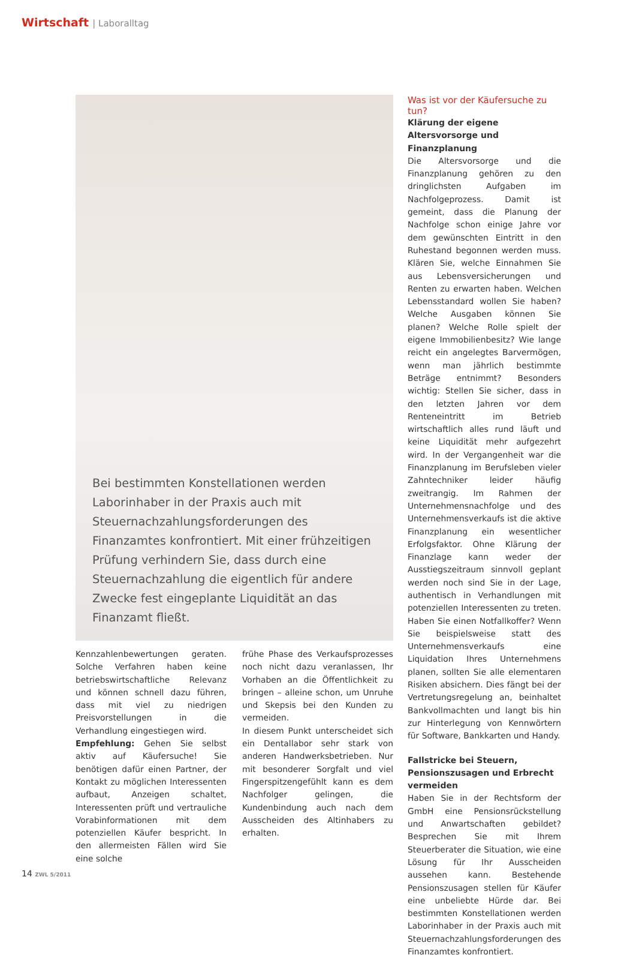Wirtschaft | Laboralltag
Bei bestimmten Konstellationen werden Laborinhaber in der Praxis auch mit Steuernachzahlungsforderungen des Finanzamtes konfrontiert. Mit einer frühzeitigen Prüfung verhindern Sie, dass durch eine Steuernachzahlung die eigentlich für andere Zwecke fest eingeplante Liquidität an das Finanzamt fließt.
Kennzahlenbewertungen geraten. Solche Verfahren haben keine betriebswirtschaftliche Relevanz und können schnell dazu führen, dass mit viel zu niedrigen Preisvorstellungen in die Verhandlung eingestiegen wird.
Empfehlung: Gehen Sie selbst aktiv auf Käufersuche! Sie benötigen dafür einen Partner, der Kontakt zu möglichen Interessenten aufbaut, Anzeigen schaltet, Interessenten prüft und vertrauliche Vorabinformationen mit dem potenziellen Käufer bespricht. In den allermeisten Fällen wird Sie eine solche
frühe Phase des Verkaufsprozesses noch nicht dazu veranlassen, Ihr Vorhaben an die Öffentlichkeit zu bringen – alleine schon, um Unruhe und Skepsis bei den Kunden zu vermeiden.
In diesem Punkt unterscheidet sich ein Dentallabor sehr stark von anderen Handwerksbetrieben. Nur mit besonderer Sorgfalt und viel Fingerspitzengefühlt kann es dem Nachfolger gelingen, die Kundenbindung auch nach dem Ausscheiden des Altinhabers zu erhalten.
Was ist vor der Käufersuche zu tun?
Klärung der eigene Altersvorsorge und Finanzplanung
Die Altersvorsorge und die Finanzplanung gehören zu den dringlichsten Aufgaben im Nachfolgeprozess. Damit ist gemeint, dass die Planung der Nachfolge schon einige Jahre vor dem gewünschten Eintritt in den Ruhestand begonnen werden muss. Klären Sie, welche Einnahmen Sie aus Lebensversicherungen und Renten zu erwarten haben. Welchen Lebensstandard wollen Sie haben? Welche Ausgaben können Sie planen? Welche Rolle spielt der eigene Immobilienbesitz? Wie lange reicht ein angelegtes Barvermögen, wenn man jährlich bestimmte Beträge entnimmt? Besonders wichtig: Stellen Sie sicher, dass in den letzten Jahren vor dem Renteneintritt im Betrieb wirtschaftlich alles rund läuft und keine Liquidität mehr aufgezehrt wird. In der Vergangenheit war die Finanzplanung im Berufsleben vieler Zahntechniker leider häufig zweitrangig. Im Rahmen der Unternehmensnachfolge und des Unternehmensverkaufs ist die aktive Finanzplanung ein wesentlicher Erfolgsfaktor. Ohne Klärung der Finanzlage kann weder der Ausstiegszeitraum sinnvoll geplant werden noch sind Sie in der Lage, authentisch in Verhandlungen mit potenziellen Interessenten zu treten. Haben Sie einen Notfallkoffer? Wenn Sie beispielsweise statt des Unternehmensverkaufs eine Liquidation Ihres Unternehmens planen, sollten Sie alle elementaren Risiken absichern. Dies fängt bei der Vertretungsregelung an, beinhaltet Bankvollmachten und langt bis hin zur Hinterlegung von Kennwörtern für Software, Bankkarten und Handy.
Fallstricke bei Steuern, Pensionszusagen und Erbrecht vermeiden
Haben Sie in der Rechtsform der GmbH eine Pensionsrückstellung und Anwartschaften gebildet? Besprechen Sie mit Ihrem Steuerberater die Situation, wie eine Lösung für Ihr Ausscheiden aussehen kann. Bestehende Pensionszusagen stellen für Käufer eine unbeliebte Hürde dar. Bei bestimmten Konstellationen werden Laborinhaber in der Praxis auch mit Steuernachzahlungsforderungen des Finanzamtes konfrontiert.
14 ZWL 5/2011